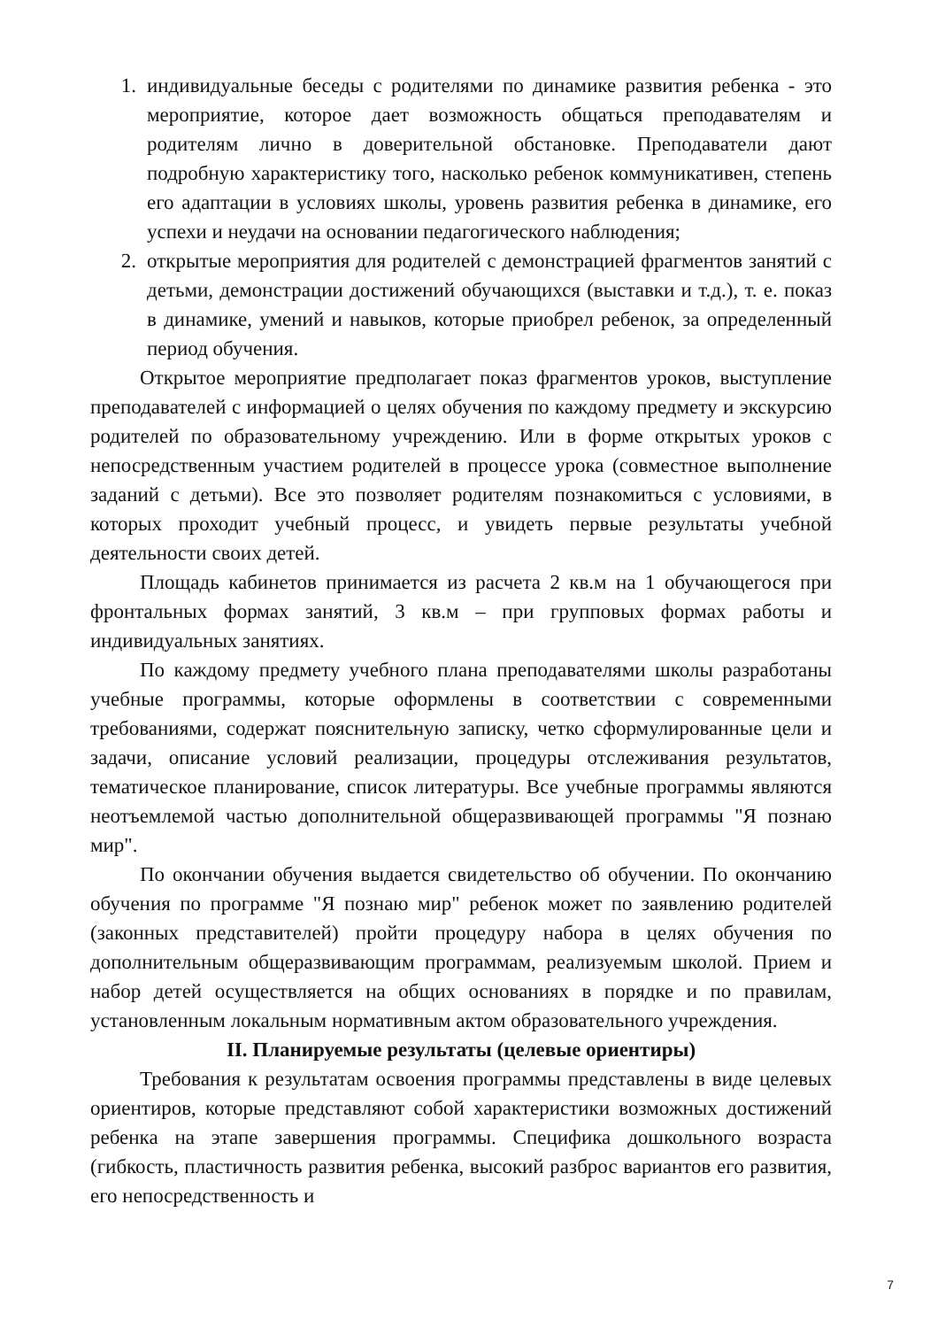1. индивидуальные беседы с родителями по динамике развития ребенка - это мероприятие, которое дает возможность общаться преподавателям и родителям лично в доверительной обстановке. Преподаватели дают подробную характеристику того, насколько ребенок коммуникативен, степень его адаптации в условиях школы, уровень развития ребенка в динамике, его успехи и неудачи на основании педагогического наблюдения;
2. открытые мероприятия для родителей с демонстрацией фрагментов занятий с детьми, демонстрации достижений обучающихся (выставки и т.д.), т. е. показ в динамике, умений и навыков, которые приобрел ребенок, за определенный период обучения.
Открытое мероприятие предполагает показ фрагментов уроков, выступление преподавателей с информацией о целях обучения по каждому предмету и экскурсию родителей по образовательному учреждению. Или в форме открытых уроков с непосредственным участием родителей в процессе урока (совместное выполнение заданий с детьми). Все это позволяет родителям познакомиться с условиями, в которых проходит учебный процесс, и увидеть первые результаты учебной деятельности своих детей.
Площадь кабинетов принимается из расчета 2 кв.м на 1 обучающегося при фронтальных формах занятий, 3 кв.м – при групповых формах работы и индивидуальных занятиях.
По каждому предмету учебного плана преподавателями школы разработаны учебные программы, которые оформлены в соответствии с современными требованиями, содержат пояснительную записку, четко сформулированные цели и задачи, описание условий реализации, процедуры отслеживания результатов, тематическое планирование, список литературы. Все учебные программы являются неотъемлемой частью дополнительной общеразвивающей программы "Я познаю мир".
По окончании обучения выдается свидетельство об обучении. По окончанию обучения по программе "Я познаю мир" ребенок может по заявлению родителей (законных представителей) пройти процедуру набора в целях обучения по дополнительным общеразвивающим программам, реализуемым школой. Прием и набор детей осуществляется на общих основаниях в порядке и по правилам, установленным локальным нормативным актом образовательного учреждения.
II. Планируемые результаты (целевые ориентиры)
Требования к результатам освоения программы представлены в виде целевых ориентиров, которые представляют собой характеристики возможных достижений ребенка на этапе завершения программы. Специфика дошкольного возраста (гибкость, пластичность развития ребенка, высокий разброс вариантов его развития, его непосредственность и
7